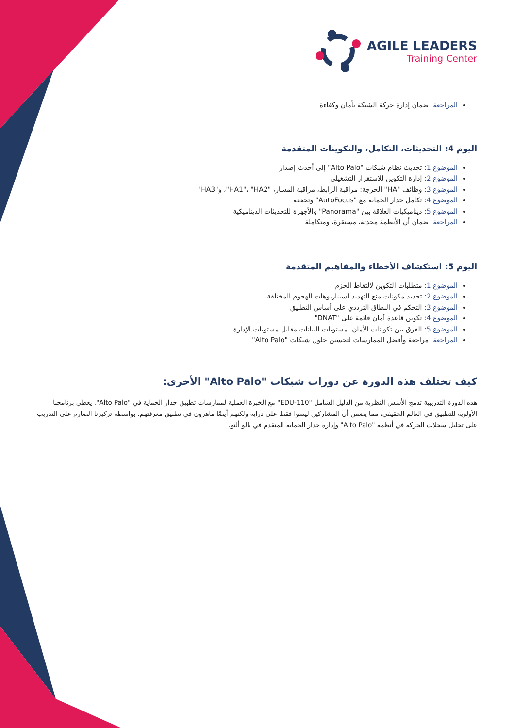AGILE LEADERS
Training Center
المراجعة: ضمان إدارة حركة الشبكة بأمان وكفاءة
اليوم 4: التحديثات، التكامل، والتكوينات المتقدمة
الموضوع 1: تحديث نظام شبكات "Alto Palo" إلى أحدث إصدار
الموضوع 2: إدارة التكوين للاستقرار التشغيلي
الموضوع 3: وظائف "HA" الحرجة: مراقبة الرابط، مراقبة المسار، "HA1"، "HA2"، و"HA3"
الموضوع 4: تكامل جدار الحماية مع "AutoFocus" وتحققه
الموضوع 5: ديناميكيات العلاقة بين "Panorama" والأجهزة للتحديثات الديناميكية
المراجعة: ضمان أن الأنظمة محدثة، مستقرة، ومتكاملة
اليوم 5: استكشاف الأخطاء والمفاهيم المتقدمة
الموضوع 1: متطلبات التكوين لالتقاط الحزم
الموضوع 2: تحديد مكونات منع التهديد لسيناريوهات الهجوم المختلفة
الموضوع 3: التحكم في النطاق الترددي على أساس التطبيق
الموضوع 4: تكوين قاعدة أمان قائمة على "DNAT"
الموضوع 5: الفرق بين تكوينات الأمان لمستويات البيانات مقابل مستويات الإدارة
المراجعة: مراجعة وأفضل الممارسات لتحسين حلول شبكات "Alto Palo"
كيف تختلف هذه الدورة عن دورات شبكات "Alto Palo" الأخرى:
هذه الدورة التدريبية تدمج الأسس النظرية من الدليل الشامل "EDU-110" مع الخبرة العملية لممارسات تطبيق جدار الحماية في "Alto Palo". يعطي برنامجنا الأولوية للتطبيق في العالم الحقيقي، مما يضمن أن المشاركين ليسوا فقط على دراية ولكنهم أيضًا ماهرون في تطبيق معرفتهم. بواسطة تركيزنا الصارم على التدريب على تحليل سجلات الحركة في أنظمة "Alto Palo" وإدارة جدار الحماية المتقدم في بالو ألتو.